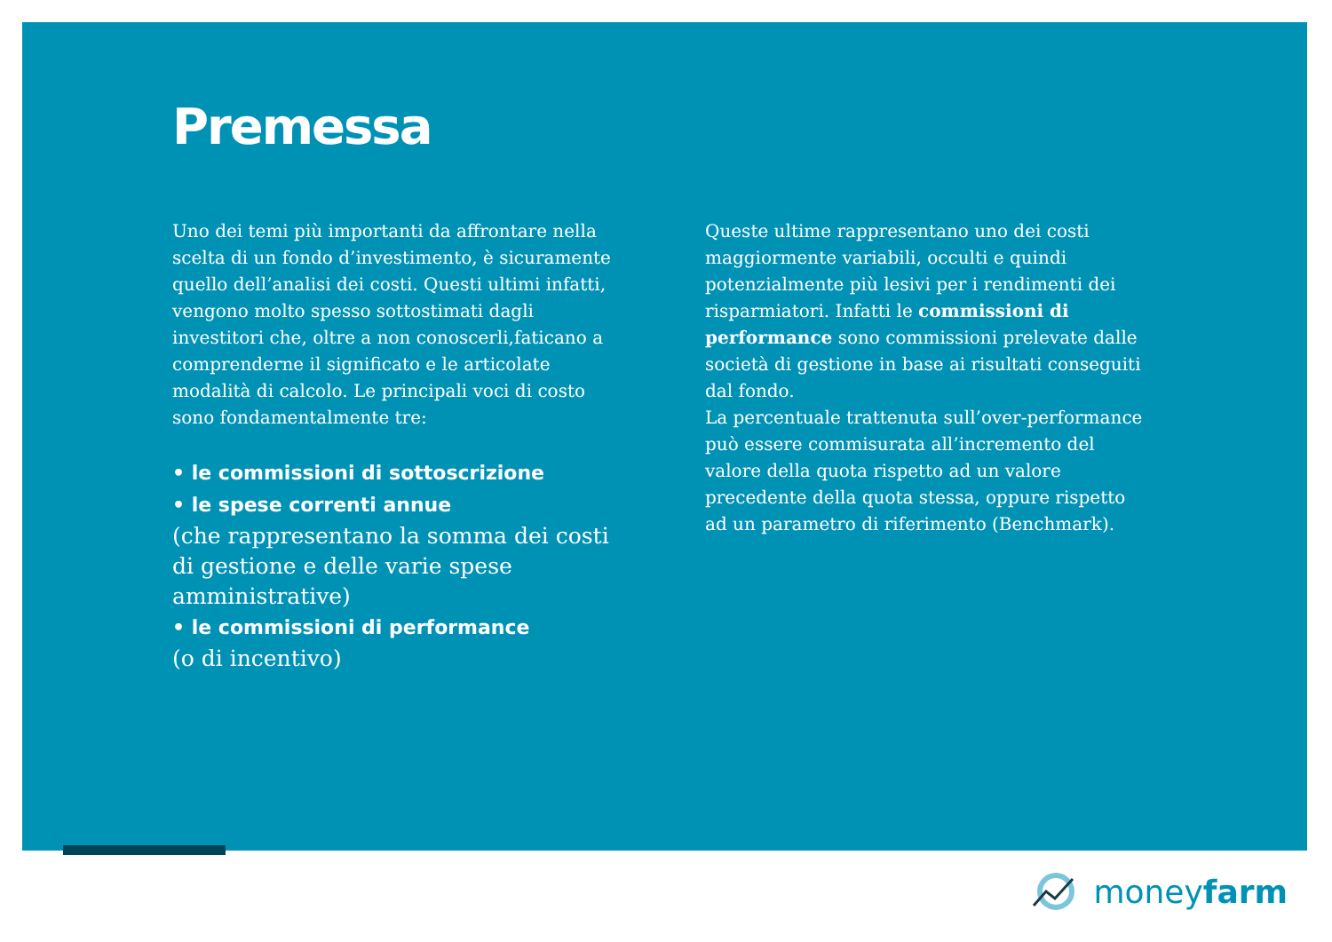Premessa
Uno dei temi più importanti da affrontare nella scelta di un fondo d’investimento, è sicuramente quello dell’analisi dei costi. Questi ultimi infatti, vengono molto spesso sottostimati dagli investitori che, oltre a non conoscerli,faticano a comprenderne il significato e le articolate modalità di calcolo. Le principali voci di costo sono fondamentalmente tre:
• le commissioni di sottoscrizione
• le spese correnti annue
(che rappresentano la somma dei costi di gestione e delle varie spese amministrative)
• le commissioni di performance
(o di incentivo)
Queste ultime rappresentano uno dei costi maggiormente variabili, occulti e quindi potenzialmente più lesivi per i rendimenti dei risparmiatori. Infatti le commissioni di performance sono commissioni prelevate dalle società di gestione in base ai risultati conseguiti dal fondo.
La percentuale trattenuta sull’over-performance può essere commisurata all’incremento del valore della quota rispetto ad un valore precedente della quota stessa, oppure rispetto ad un parametro di riferimento (Benchmark).
moneyfarm